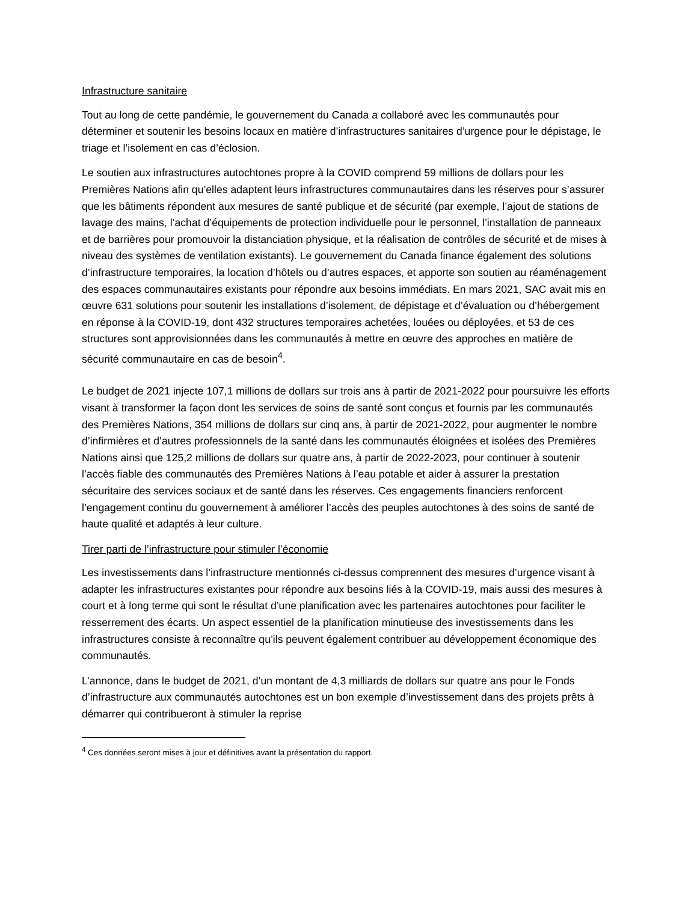Infrastructure sanitaire
Tout au long de cette pandémie, le gouvernement du Canada a collaboré avec les communautés pour déterminer et soutenir les besoins locaux en matière d’infrastructures sanitaires d’urgence pour le dépistage, le triage et l’isolement en cas d’éclosion.
Le soutien aux infrastructures autochtones propre à la COVID comprend 59 millions de dollars pour les Premières Nations afin qu’elles adaptent leurs infrastructures communautaires dans les réserves pour s’assurer que les bâtiments répondent aux mesures de santé publique et de sécurité (par exemple, l’ajout de stations de lavage des mains, l’achat d’équipements de protection individuelle pour le personnel, l’installation de panneaux et de barrières pour promouvoir la distanciation physique, et la réalisation de contrôles de sécurité et de mises à niveau des systèmes de ventilation existants). Le gouvernement du Canada finance également des solutions d’infrastructure temporaires, la location d’hôtels ou d’autres espaces, et apporte son soutien au réaménagement des espaces communautaires existants pour répondre aux besoins immédiats. En mars 2021, SAC avait mis en œuvre 631 solutions pour soutenir les installations d’isolement, de dépistage et d’évaluation ou d’hébergement en réponse à la COVID-19, dont 432 structures temporaires achetées, louées ou déployées, et 53 de ces structures sont approvisionnées dans les communautés à mettre en œuvre des approches en matière de sécurité communautaire en cas de besoin<sup>4</sup>.
Le budget de 2021 injecte 107,1 millions de dollars sur trois ans à partir de 2021-2022 pour poursuivre les efforts visant à transformer la façon dont les services de soins de santé sont conçus et fournis par les communautés des Premières Nations, 354 millions de dollars sur cinq ans, à partir de 2021-2022, pour augmenter le nombre d’infirmières et d’autres professionnels de la santé dans les communautés éloignées et isolées des Premières Nations ainsi que 125,2 millions de dollars sur quatre ans, à partir de 2022-2023, pour continuer à soutenir l’accès fiable des communautés des Premières Nations à l’eau potable et aider à assurer la prestation sécuritaire des services sociaux et de santé dans les réserves. Ces engagements financiers renforcent l’engagement continu du gouvernement à améliorer l’accès des peuples autochtones à des soins de santé de haute qualité et adaptés à leur culture.
Tirer parti de l’infrastructure pour stimuler l’économie
Les investissements dans l’infrastructure mentionnés ci-dessus comprennent des mesures d’urgence visant à adapter les infrastructures existantes pour répondre aux besoins liés à la COVID-19, mais aussi des mesures à court et à long terme qui sont le résultat d’une planification avec les partenaires autochtones pour faciliter le resserrement des écarts. Un aspect essentiel de la planification minutieuse des investissements dans les infrastructures consiste à reconnaître qu’ils peuvent également contribuer au développement économique des communautés.
L’annonce, dans le budget de 2021, d’un montant de 4,3 milliards de dollars sur quatre ans pour le Fonds d’infrastructure aux communautés autochtones est un bon exemple d’investissement dans des projets prêts à démarrer qui contribueront à stimuler la reprise
<sup>4</sup> Ces données seront mises à jour et définitives avant la présentation du rapport.